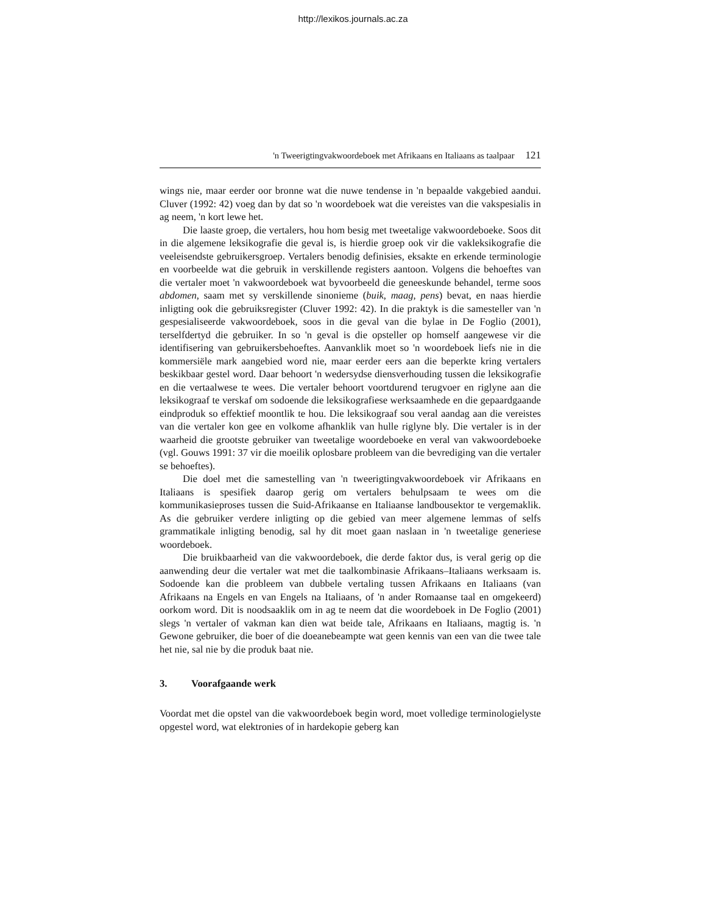http://lexikos.journals.ac.za
'n Tweerigtingvakwoordeboek met Afrikaans en Italiaans as taalpaar 121
wings nie, maar eerder oor bronne wat die nuwe tendense in 'n bepaalde vakgebied aandui. Cluver (1992: 42) voeg dan by dat so 'n woordeboek wat die vereistes van die vakspesialis in ag neem, 'n kort lewe het.
Die laaste groep, die vertalers, hou hom besig met tweetalige vakwoordeboeke. Soos dit in die algemene leksikografie die geval is, is hierdie groep ook vir die vakleksikografie die veeleisendste gebruikersgroep. Vertalers benodig definisies, eksakte en erkende terminologie en voorbeelde wat die gebruik in verskillende registers aantoon. Volgens die behoeftes van die vertaler moet 'n vakwoordeboek wat byvoorbeeld die geneeskunde behandel, terme soos abdomen, saam met sy verskillende sinonieme (buik, maag, pens) bevat, en naas hierdie inligting ook die gebruiksregister (Cluver 1992: 42). In die praktyk is die samesteller van 'n gespesialiseerde vakwoordeboek, soos in die geval van die bylae in De Foglio (2001), terselfdertyd die gebruiker. In so 'n geval is die opsteller op homself aangewese vir die identifisering van gebruikersbehoeftes. Aanvanklik moet so 'n woordeboek liefs nie in die kommersiële mark aangebied word nie, maar eerder eers aan die beperkte kring vertalers beskikbaar gestel word. Daar behoort 'n wedersydse diensverhouding tussen die leksikografie en die vertaalwese te wees. Die vertaler behoort voortdurend terugvoer en riglyne aan die leksikograaf te verskaf om sodoende die leksikografiese werksaamhede en die gepaardgaande eindproduk so effektief moontlik te hou. Die leksikograaf sou veral aandag aan die vereistes van die vertaler kon gee en volkome afhanklik van hulle riglyne bly. Die vertaler is in der waarheid die grootste gebruiker van tweetalige woordeboeke en veral van vakwoordeboeke (vgl. Gouws 1991: 37 vir die moeilik oplosbare probleem van die bevrediging van die vertaler se behoeftes).
Die doel met die samestelling van 'n tweerigtingvakwoordeboek vir Afrikaans en Italiaans is spesifiek daarop gerig om vertalers behulpsaam te wees om die kommunikasieproses tussen die Suid-Afrikaanse en Italiaanse landbousektor te vergemaklik. As die gebruiker verdere inligting op die gebied van meer algemene lemmas of selfs grammatikale inligting benodig, sal hy dit moet gaan naslaan in 'n tweetalige generiese woordeboek.
Die bruikbaarheid van die vakwoordeboek, die derde faktor dus, is veral gerig op die aanwending deur die vertaler wat met die taalkombinasie Afrikaans–Italiaans werksaam is. Sodoende kan die probleem van dubbele vertaling tussen Afrikaans en Italiaans (van Afrikaans na Engels en van Engels na Italiaans, of 'n ander Romaanse taal en omgekeerd) oorkom word. Dit is noodsaaklik om in ag te neem dat die woordeboek in De Foglio (2001) slegs 'n vertaler of vakman kan dien wat beide tale, Afrikaans en Italiaans, magtig is. 'n Gewone gebruiker, die boer of die doeanebeampte wat geen kennis van een van die twee tale het nie, sal nie by die produk baat nie.
3. Voorafgaande werk
Voordat met die opstel van die vakwoordeboek begin word, moet volledige terminologielyste opgestel word, wat elektronies of in hardekopie geberg kan